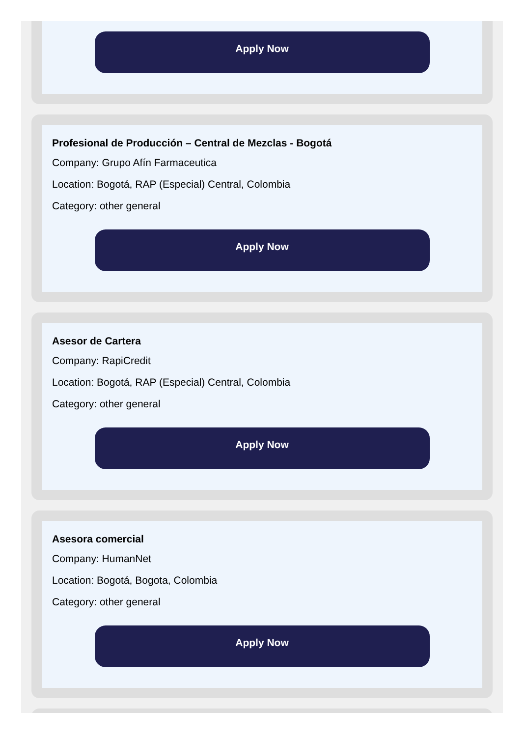Apply Now
Profesional de Producción – Central de Mezclas - Bogotá
Company: Grupo Afín Farmaceutica
Location: Bogotá, RAP (Especial) Central, Colombia
Category: other general
Apply Now
Asesor de Cartera
Company: RapiCredit
Location: Bogotá, RAP (Especial) Central, Colombia
Category: other general
Apply Now
Asesora comercial
Company: HumanNet
Location: Bogotá, Bogota, Colombia
Category: other general
Apply Now